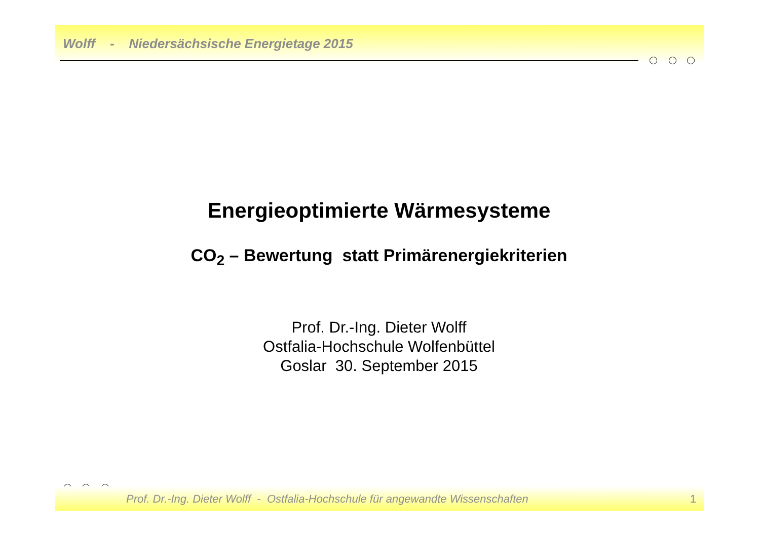Wolff - Niedersächsische Energietage 2015
Energieoptimierte Wärmesysteme
CO<sub>2</sub> – Bewertung statt Primärenergiekriterien
Prof. Dr.-Ing. Dieter Wolff
Ostfalia-Hochschule Wolfenbüttel
Goslar 30. September 2015
Prof. Dr.-Ing. Dieter Wolff - Ostfalia-Hochschule für angewandte Wissenschaften 1